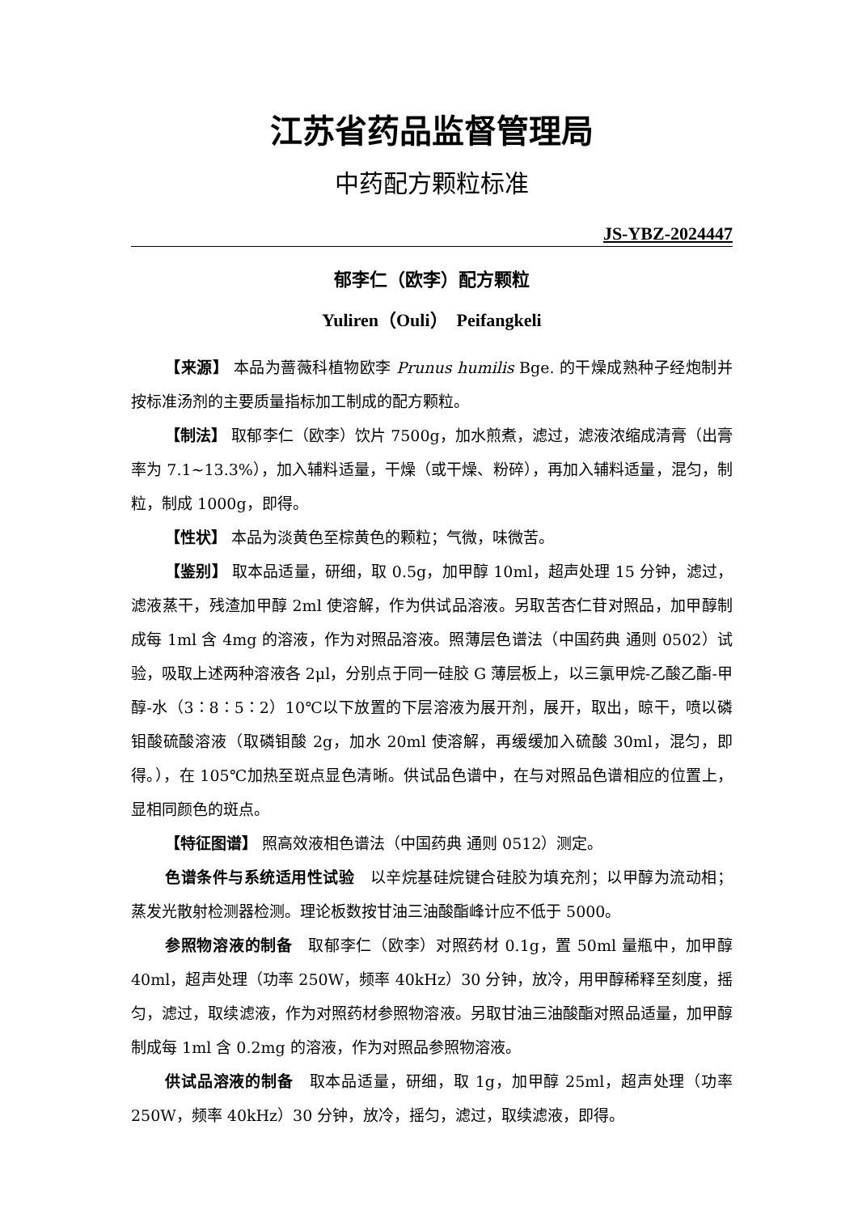江苏省药品监督管理局
中药配方颗粒标准
JS-YBZ-2024447
郁李仁（欧李）配方颗粒
Yuliren（Ouli）　Peifangkeli
【来源】 本品为蔷薇科植物欧李 Prunus humilis Bge. 的干燥成熟种子经炮制并按标准汤剂的主要质量指标加工制成的配方颗粒。
【制法】 取郁李仁（欧李）饮片 7500g，加水煎煮，滤过，滤液浓缩成清膏（出膏率为 7.1~13.3%），加入辅料适量，干燥（或干燥、粉碎），再加入辅料适量，混匀，制粒，制成 1000g，即得。
【性状】 本品为淡黄色至棕黄色的颗粒；气微，味微苦。
【鉴别】 取本品适量，研细，取 0.5g，加甲醇 10ml，超声处理 15 分钟，滤过，滤液蒸干，残渣加甲醇 2ml 使溶解，作为供试品溶液。另取苦杏仁苷对照品，加甲醇制成每 1ml 含 4mg 的溶液，作为对照品溶液。照薄层色谱法（中国药典 通则 0502）试验，吸取上述两种溶液各 2μl，分别点于同一硅胶 G 薄层板上，以三氯甲烷-乙酸乙酯-甲醇-水（3∶8∶5∶2）10℃以下放置的下层溶液为展开剂，展开，取出，晾干，喷以磷钼酸硫酸溶液（取磷钼酸 2g，加水 20ml 使溶解，再缓缓加入硫酸 30ml，混匀，即得。），在 105℃加热至斑点显色清晰。供试品色谱中，在与对照品色谱相应的位置上，显相同颜色的斑点。
【特征图谱】 照高效液相色谱法（中国药典 通则 0512）测定。
色谱条件与系统适用性试验　以辛烷基硅烷键合硅胶为填充剂；以甲醇为流动相；蒸发光散射检测器检测。理论板数按甘油三油酸酯峰计应不低于 5000。
参照物溶液的制备　取郁李仁（欧李）对照药材 0.1g，置 50ml 量瓶中，加甲醇 40ml，超声处理（功率 250W，频率 40kHz）30 分钟，放冷，用甲醇稀释至刻度，摇匀，滤过，取续滤液，作为对照药材参照物溶液。另取甘油三油酸酯对照品适量，加甲醇制成每 1ml 含 0.2mg 的溶液，作为对照品参照物溶液。
供试品溶液的制备　取本品适量，研细，取 1g，加甲醇 25ml，超声处理（功率 250W，频率 40kHz）30 分钟，放冷，摇匀，滤过，取续滤液，即得。